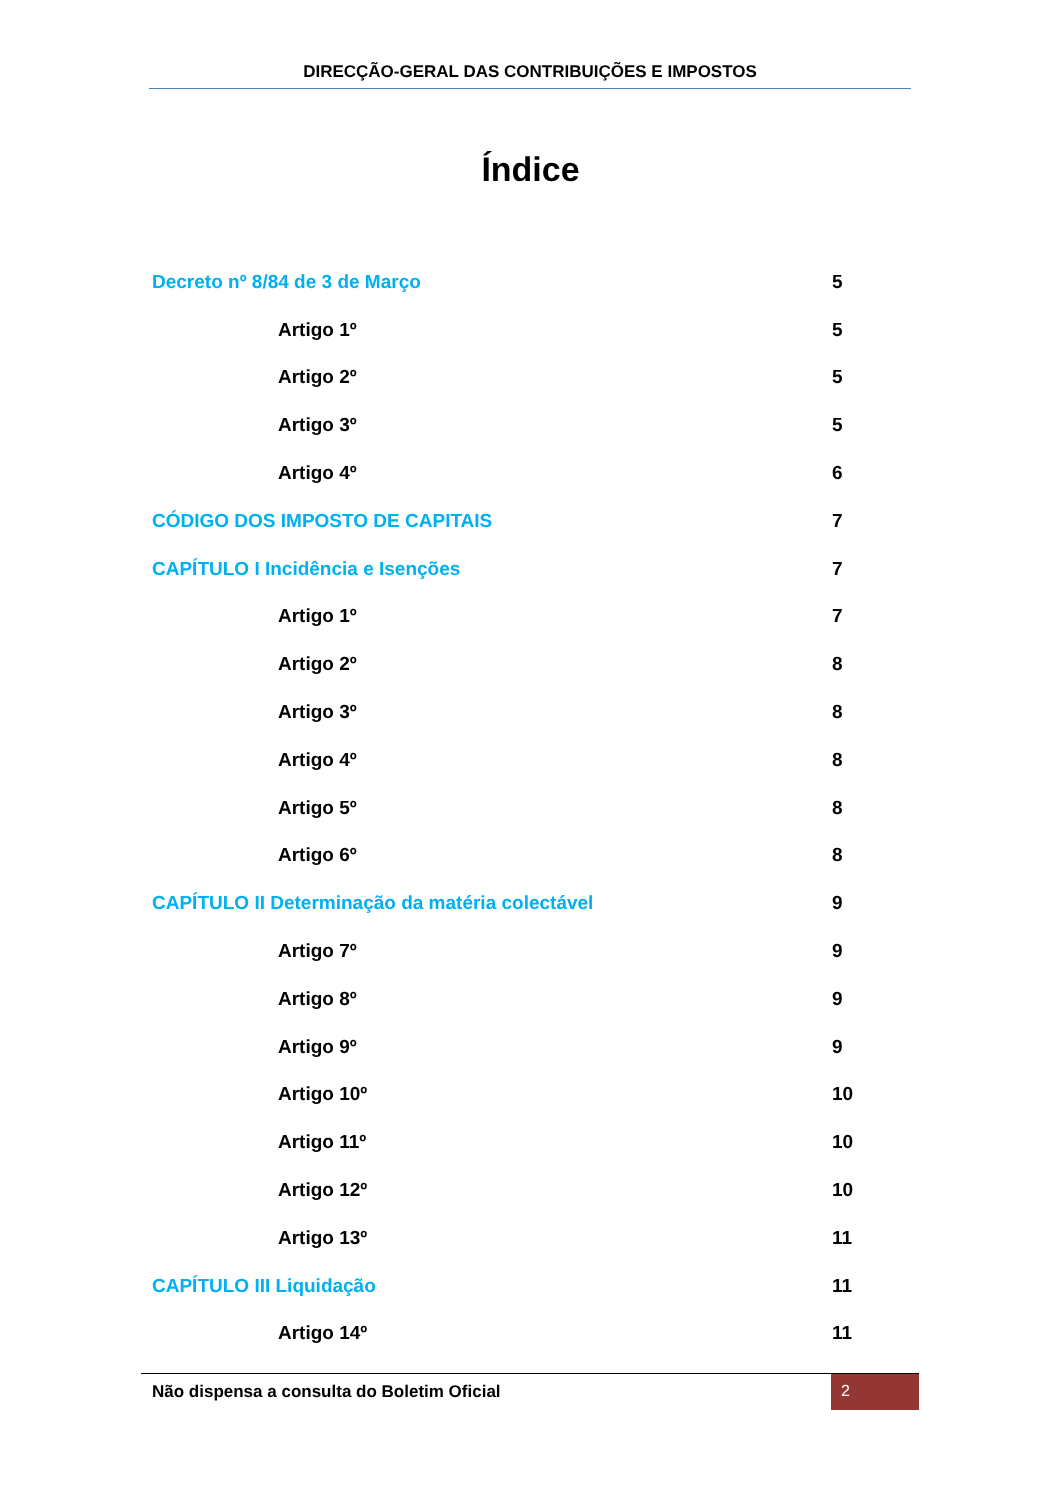DIRECÇÃO-GERAL DAS CONTRIBUIÇÕES E IMPOSTOS
Índice
Decreto nº 8/84 de 3 de Março 5
Artigo 1º 5
Artigo 2º 5
Artigo 3º 5
Artigo 4º 6
CÓDIGO DOS IMPOSTO DE CAPITAIS 7
CAPÍTULO I Incidência e Isenções 7
Artigo 1º 7
Artigo 2º 8
Artigo 3º 8
Artigo 4º 8
Artigo 5º 8
Artigo 6º 8
CAPÍTULO II Determinação da matéria colectável 9
Artigo 7º 9
Artigo 8º 9
Artigo 9º 9
Artigo 10º 10
Artigo 11º 10
Artigo 12º 10
Artigo 13º 11
CAPÍTULO III Liquidação 11
Artigo 14º 11
Não dispensa a consulta do Boletim Oficial 2